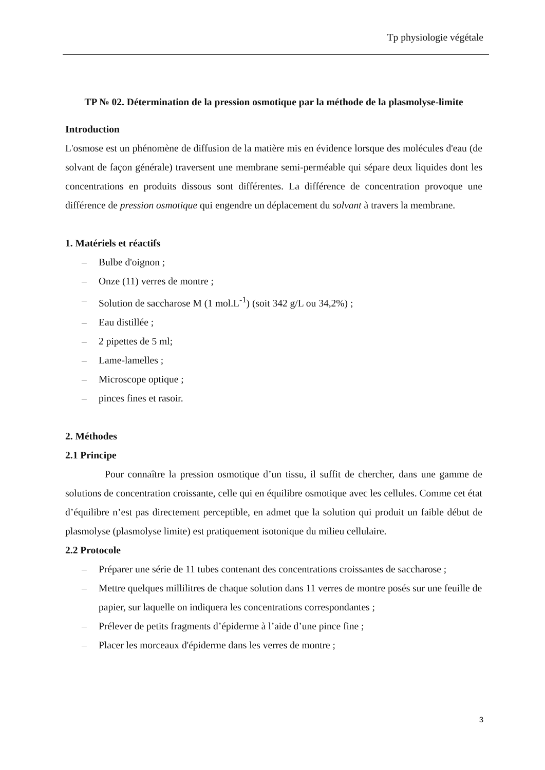Tp physiologie végétale
TP № 02. Détermination de la pression osmotique par la méthode de la plasmolyse-limite
Introduction
L'osmose est un phénomène de diffusion de la matière mis en évidence lorsque des molécules d'eau (de solvant de façon générale) traversent une membrane semi-perméable qui sépare deux liquides dont les concentrations en produits dissous sont différentes. La différence de concentration provoque une différence de pression osmotique qui engendre un déplacement du solvant à travers la membrane.
1. Matériels et réactifs
– Bulbe d'oignon ;
– Onze (11) verres de montre ;
– Solution de saccharose M (1 mol.L<sup>-1</sup>) (soit 342 g/L ou 34,2%) ;
– Eau distillée ;
– 2 pipettes de 5 ml;
– Lame-lamelles ;
– Microscope optique ;
– pinces fines et rasoir.
2. Méthodes
2.1 Principe
Pour connaître la pression osmotique d’un tissu, il suffit de chercher, dans une gamme de solutions de concentration croissante, celle qui en équilibre osmotique avec les cellules. Comme cet état d’équilibre n’est pas directement perceptible, en admet que la solution qui produit un faible début de plasmolyse (plasmolyse limite) est pratiquement isotonique du milieu cellulaire.
2.2 Protocole
– Préparer une série de 11 tubes contenant des concentrations croissantes de saccharose ;
– Mettre quelques millilitres de chaque solution dans 11 verres de montre posés sur une feuille de papier, sur laquelle on indiquera les concentrations correspondantes ;
– Prélever de petits fragments d’épiderme à l’aide d’une pince fine ;
– Placer les morceaux d'épiderme dans les verres de montre ;
3